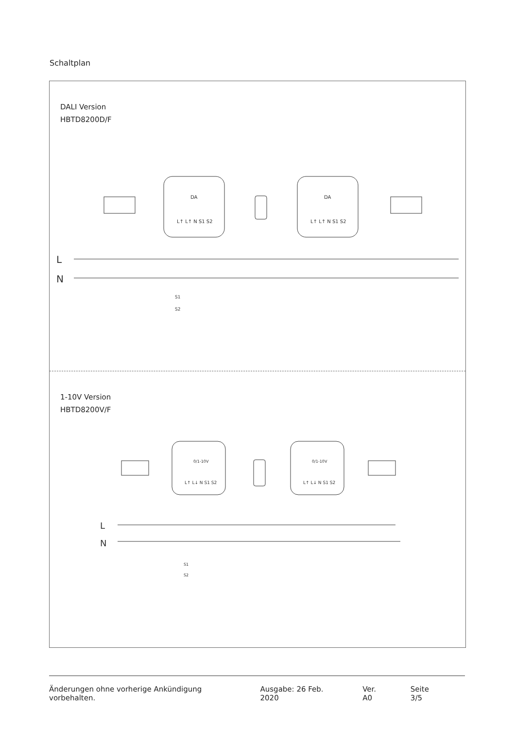Schaltplan
DALI Version
HBTD8200D/F
L
N
DA
DA
L↑ L↑ N S1 S2
L↑ L↑ N S1 S2
S1
S2
1-10V Version
HBTD8200V/F
L
N
0/1-10V
0/1-10V
L↑ L↓ N S1 S2
L↑ L↓ N S1 S2
S1
S2
Änderungen ohne vorherige Ankündigung vorbehalten. Ausgabe: 26 Feb. 2020 Ver. A0 Seite 3/5